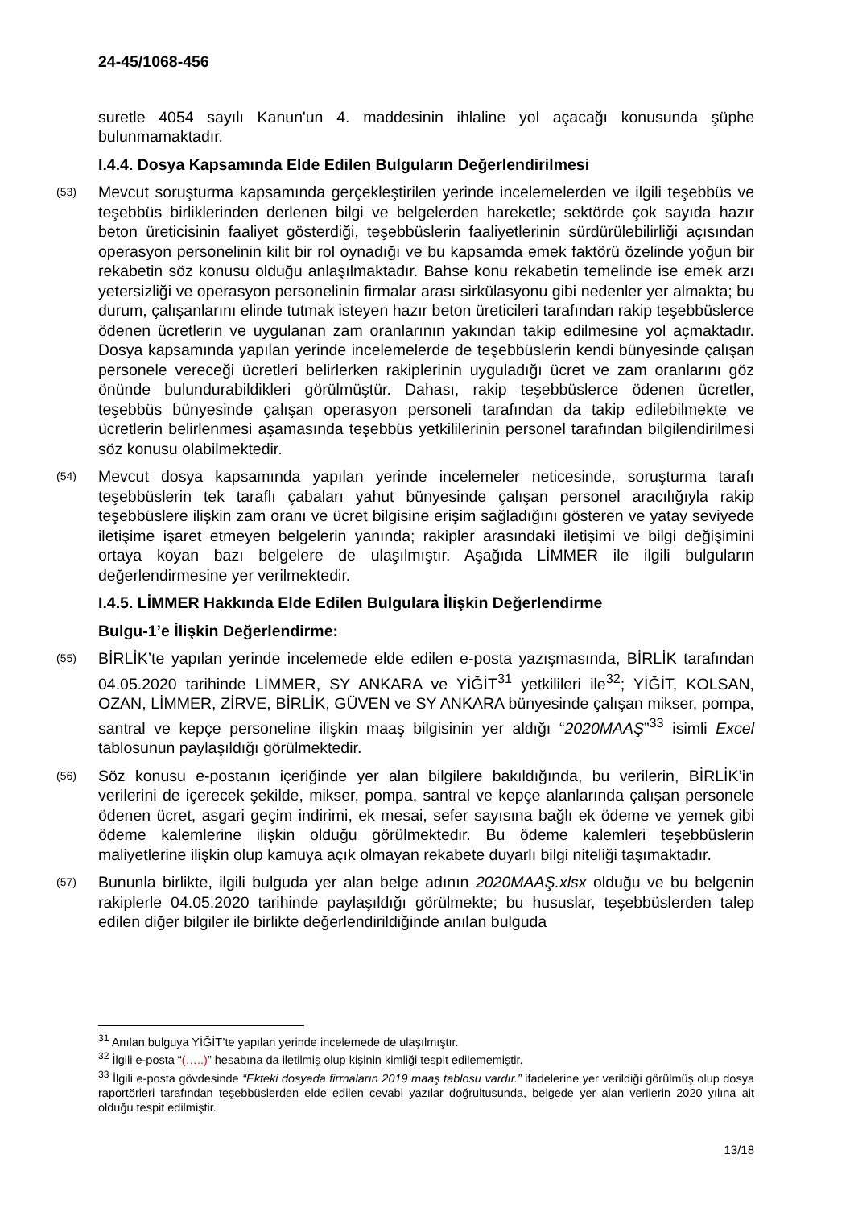24-45/1068-456
suretle 4054 sayılı Kanun'un 4. maddesinin ihlaline yol açacağı konusunda şüphe bulunmamaktadır.
I.4.4. Dosya Kapsamında Elde Edilen Bulguların Değerlendirilmesi
(53)
Mevcut soruşturma kapsamında gerçekleştirilen yerinde incelemelerden ve ilgili teşebbüs ve teşebbüs birliklerinden derlenen bilgi ve belgelerden hareketle; sektörde çok sayıda hazır beton üreticisinin faaliyet gösterdiği, teşebbüslerin faaliyetlerinin sürdürülebilirliği açısından operasyon personelinin kilit bir rol oynadığı ve bu kapsamda emek faktörü özelinde yoğun bir rekabetin söz konusu olduğu anlaşılmaktadır. Bahse konu rekabetin temelinde ise emek arzı yetersizliği ve operasyon personelinin firmalar arası sirkülasyonu gibi nedenler yer almakta; bu durum, çalışanlarını elinde tutmak isteyen hazır beton üreticileri tarafından rakip teşebbüslerce ödenen ücretlerin ve uygulanan zam oranlarının yakından takip edilmesine yol açmaktadır. Dosya kapsamında yapılan yerinde incelemelerde de teşebbüslerin kendi bünyesinde çalışan personele vereceği ücretleri belirlerken rakiplerinin uyguladığı ücret ve zam oranlarını göz önünde bulundurabildikleri görülmüştür. Dahası, rakip teşebbüslerce ödenen ücretler, teşebbüs bünyesinde çalışan operasyon personeli tarafından da takip edilebilmekte ve ücretlerin belirlenmesi aşamasında teşebbüs yetkililerinin personel tarafından bilgilendirilmesi söz konusu olabilmektedir.
(54)
Mevcut dosya kapsamında yapılan yerinde incelemeler neticesinde, soruşturma tarafı teşebbüslerin tek taraflı çabaları yahut bünyesinde çalışan personel aracılığıyla rakip teşebbüslere ilişkin zam oranı ve ücret bilgisine erişim sağladığını gösteren ve yatay seviyede iletişime işaret etmeyen belgelerin yanında; rakipler arasındaki iletişimi ve bilgi değişimini ortaya koyan bazı belgelere de ulaşılmıştır. Aşağıda LİMMER ile ilgili bulguların değerlendirmesine yer verilmektedir.
I.4.5. LİMMER Hakkında Elde Edilen Bulgulara İlişkin Değerlendirme
Bulgu-1’e İlişkin Değerlendirme:
(55)
BİRLİK’te yapılan yerinde incelemede elde edilen e-posta yazışmasında, BİRLİK tarafından 04.05.2020 tarihinde LİMMER, SY ANKARA ve YİĞİT<sup>31</sup> yetkilileri ile<sup>32</sup>; YİĞİT, KOLSAN, OZAN, LİMMER, ZİRVE, BİRLİK, GÜVEN ve SY ANKARA bünyesinde çalışan mikser, pompa, santral ve kepçe personeline ilişkin maaş bilgisinin yer aldığı “2020MAAŞ”<sup>33</sup> isimli Excel tablosunun paylaşıldığı görülmektedir.
(56)
Söz konusu e-postanın içeriğinde yer alan bilgilere bakıldığında, bu verilerin, BİRLİK’in verilerini de içerecek şekilde, mikser, pompa, santral ve kepçe alanlarında çalışan personele ödenen ücret, asgari geçim indirimi, ek mesai, sefer sayısına bağlı ek ödeme ve yemek gibi ödeme kalemlerine ilişkin olduğu görülmektedir. Bu ödeme kalemleri teşebbüslerin maliyetlerine ilişkin olup kamuya açık olmayan rekabete duyarlı bilgi niteliği taşımaktadır.
(57)
Bununla birlikte, ilgili bulguda yer alan belge adının 2020MAAŞ.xlsx olduğu ve bu belgenin rakiplerle 04.05.2020 tarihinde paylaşıldığı görülmekte; bu hususlar, teşebbüslerden talep edilen diğer bilgiler ile birlikte değerlendirildiğinde anılan bulguda
<sup>31</sup> Anılan bulguya YİĞİT’te yapılan yerinde incelemede de ulaşılmıştır.
<sup>32</sup> İlgili e-posta “(…..)” hesabına da iletilmiş olup kişinin kimliği tespit edilememiştir.
<sup>33</sup> İlgili e-posta gövdesinde “Ekteki dosyada firmaların 2019 maaş tablosu vardır.” ifadelerine yer verildiği görülmüş olup dosya raportörleri tarafından teşebbüslerden elde edilen cevabi yazılar doğrultusunda, belgede yer alan verilerin 2020 yılına ait olduğu tespit edilmiştir.
13/18